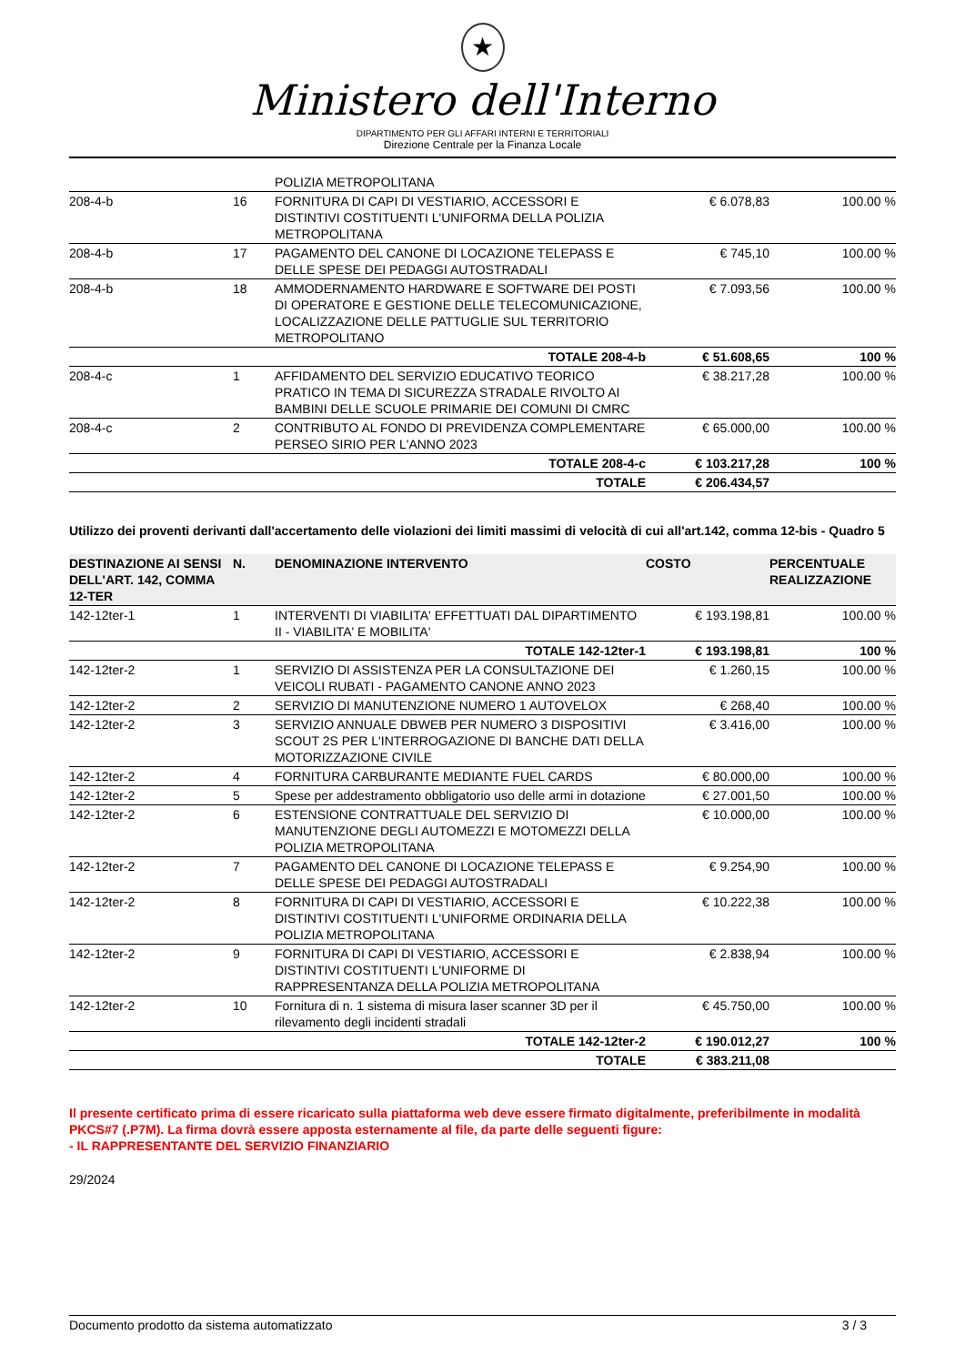★
Ministero dell'Interno
DIPARTIMENTO PER GLI AFFARI INTERNI E TERRITORIALI
Direzione Centrale per la Finanza Locale
| | | POLIZIA METROPOLITANA | | |
| 208-4-b | 16 | FORNITURA DI CAPI DI VESTIARIO, ACCESSORI E DISTINTIVI COSTITUENTI L'UNIFORMA DELLA POLIZIA METROPOLITANA | € 6.078,83 | 100.00 % |
| 208-4-b | 17 | PAGAMENTO DEL CANONE DI LOCAZIONE TELEPASS E DELLE SPESE DEI PEDAGGI AUTOSTRADALI | € 745,10 | 100.00 % |
| 208-4-b | 18 | AMMODERNAMENTO HARDWARE E SOFTWARE DEI POSTI DI OPERATORE E GESTIONE DELLE TELECOMUNICAZIONE, LOCALIZZAZIONE DELLE PATTUGLIE SUL TERRITORIO METROPOLITANO | € 7.093,56 | 100.00 % |
| | | TOTALE 208-4-b | € 51.608,65 | 100 % |
| 208-4-c | 1 | AFFIDAMENTO DEL SERVIZIO EDUCATIVO TEORICO PRATICO IN TEMA DI SICUREZZA STRADALE RIVOLTO AI BAMBINI DELLE SCUOLE PRIMARIE DEI COMUNI DI CMRC | € 38.217,28 | 100.00 % |
| 208-4-c | 2 | CONTRIBUTO AL FONDO DI PREVIDENZA COMPLEMENTARE PERSEO SIRIO PER L'ANNO 2023 | € 65.000,00 | 100.00 % |
| | | TOTALE 208-4-c | € 103.217,28 | 100 % |
| | | TOTALE | € 206.434,57 | |
Utilizzo dei proventi derivanti dall'accertamento delle violazioni dei limiti massimi di velocità di cui all'art.142, comma 12-bis - Quadro 5
| DESTINAZIONE AI SENSI DELL'ART. 142, COMMA 12-TER | N. | DENOMINAZIONE INTERVENTO | COSTO | PERCENTUALE REALIZZAZIONE |
| --- | --- | --- | --- | --- |
| 142-12ter-1 | 1 | INTERVENTI DI VIABILITA' EFFETTUATI DAL DIPARTIMENTO II - VIABILITA' E MOBILITA' | € 193.198,81 | 100.00 % |
| | | TOTALE 142-12ter-1 | € 193.198,81 | 100 % |
| 142-12ter-2 | 1 | SERVIZIO DI ASSISTENZA PER LA CONSULTAZIONE DEI VEICOLI RUBATI - PAGAMENTO CANONE ANNO 2023 | € 1.260,15 | 100.00 % |
| 142-12ter-2 | 2 | SERVIZIO DI MANUTENZIONE NUMERO 1 AUTOVELOX | € 268,40 | 100.00 % |
| 142-12ter-2 | 3 | SERVIZIO ANNUALE DBWEB PER NUMERO 3 DISPOSITIVI SCOUT 2S PER L'INTERROGAZIONE DI BANCHE DATI DELLA MOTORIZZAZIONE CIVILE | € 3.416,00 | 100.00 % |
| 142-12ter-2 | 4 | FORNITURA CARBURANTE MEDIANTE FUEL CARDS | € 80.000,00 | 100.00 % |
| 142-12ter-2 | 5 | Spese per addestramento obbligatorio uso delle armi in dotazione | € 27.001,50 | 100.00 % |
| 142-12ter-2 | 6 | ESTENSIONE CONTRATTUALE DEL SERVIZIO DI MANUTENZIONE DEGLI AUTOMEZZI E MOTOMEZZI DELLA POLIZIA METROPOLITANA | € 10.000,00 | 100.00 % |
| 142-12ter-2 | 7 | PAGAMENTO DEL CANONE DI LOCAZIONE TELEPASS E DELLE SPESE DEI PEDAGGI AUTOSTRADALI | € 9.254,90 | 100.00 % |
| 142-12ter-2 | 8 | FORNITURA DI CAPI DI VESTIARIO, ACCESSORI E DISTINTIVI COSTITUENTI L'UNIFORME ORDINARIA DELLA POLIZIA METROPOLITANA | € 10.222,38 | 100.00 % |
| 142-12ter-2 | 9 | FORNITURA DI CAPI DI VESTIARIO, ACCESSORI E DISTINTIVI COSTITUENTI L'UNIFORME DI RAPPRESENTANZA DELLA POLIZIA METROPOLITANA | € 2.838,94 | 100.00 % |
| 142-12ter-2 | 10 | Fornitura di n. 1 sistema di misura laser scanner 3D per il rilevamento degli incidenti stradali | € 45.750,00 | 100.00 % |
| | | TOTALE 142-12ter-2 | € 190.012,27 | 100 % |
| | | TOTALE | € 383.211,08 | |
Il presente certificato prima di essere ricaricato sulla piattaforma web deve essere firmato digitalmente, preferibilmente in modalità PKCS#7 (.P7M). La firma dovrà essere apposta esternamente al file, da parte delle seguenti figure:
- IL RAPPRESENTANTE DEL SERVIZIO FINANZIARIO
29/2024
Documento prodotto da sistema automatizzato 3 / 3